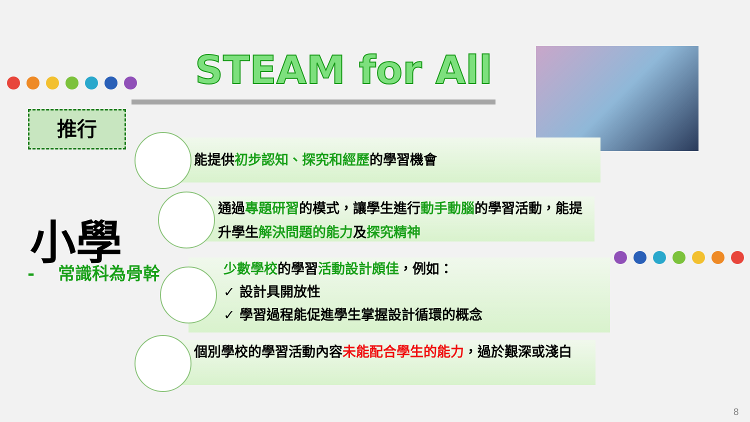STEAM for All
推行
小學
- 常識科為骨幹
能提供初步認知、探究和經歷的學習機會
通過專題研習的模式，讓學生進行動手動腦的學習活動，能提升學生解決問題的能力及探究精神
少數學校的學習活動設計頗佳，例如：
✓ 設計具開放性
✓ 學習過程能促進學生掌握設計循環的概念
個別學校的學習活動內容未能配合學生的能力，過於艱深或淺白
8